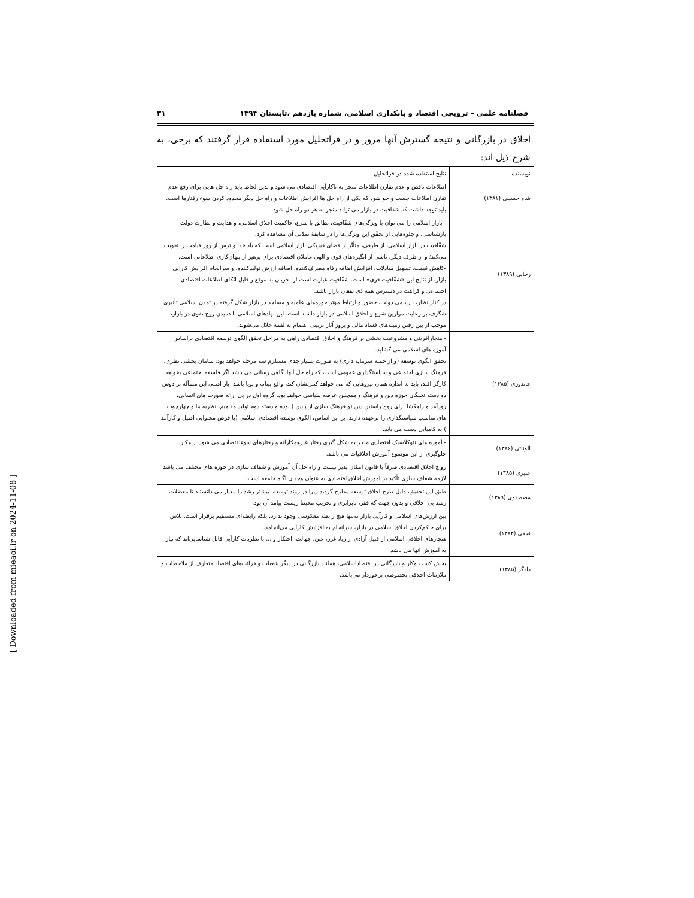فصلنامه علمی – ترویجی اقتصاد و بانکداری اسلامی، شماره یازدهم ،تابستان ۱۳۹۴ ۳۱
اخلاق در بازرگانی و نتیجه گسترش آنها مرور و در فراتحلیل مورد استفاده قرار گرفتند که برخی، به شرح ذیل اند:
| نویسنده | نتایج استفاده شده در فراتحلیل |
| --- | --- |
| شاه حسینی (۱۳۸۱) | اطلاعات ناقص و عدم تقارن اطلاعات منجر به ناکارآیی اقتصادی می شود و بدین لحاظ باید راه حل هایی برای رفع عدم تقارن اطلاعات جست و جو شود که یکی از راه حل ها افزایش اطلاعات و راه حل دیگر محدود کردن سوء رفتارها است. باید توجه داشت که شفافیت در بازار می تواند منجر به هر دو راه حل شود. |
| رجایی (۱۳۸۹) | - بازار اسلامی را می توان با ویژگی‌های شفّافیت، تطابق با شرع، حاکمیت اخلاق اسلامی، و هدایت و نظارت دولت بازشناسی، و جلوه‌هایی از تحقّق این ویژگی‌ها را در سابقهٔ تمدّنی آن مشاهده کرد. شفّافیت در بازار اسلامی، از طرفی، متأثّر از فضای فیزیکی بازار اسلامی است که یاد خدا و ترس از روز قیامت را تقویت می‌کند؛ و از طرف دیگر، ناشی از انگیزه‌های قوی و الهیِ عاملان اقتصادی برای پرهیز از پنهان‌کاری اطلاعاتی است. -کاهش قیمت، تسهیل مبادلات، افزایش اضافه رفاه مصرف‌کننده، اضافه ارزش تولیدکننده، و سرانجام افزایش کارآیی بازار، از نتایج این «شفّافیت قوی» است. شفّافیت عبارت است از: جریان به موقع و قابل اتّکای اطلاعات اقتصادی، اجتماعی و کراهت در دسترس همه ذی نفعان بازار باشد. در کنار نظارت رسمی دولت، حضور و ارتباط مؤثر حوزه‌های علمیه و مساجد در بازار شکل گرفته در تمدن اسلامی تأثیری شگرف بر رعایت موازین شرع و اخلاق اسلامی در بازار داشته است. این نهادهای اسلامی با دمیدن روح تقوی در بازار، موجب از بین رفتن زمینه‌های فساد مالی و بروز آثار تربیتی اهتمام به لقمه حلال می‌شوند. |
| خاندوزی (۱۳۸۵) | - هنجارآفرینی و مشروعیت بخشی بر فرهنگ و اخلاق اقتصادی راهی به مراحل تحقق الگوی توسعه اقتصادی براساس آموزه های اسلامی می گشاید. تحقق الگوی توسعه (و از جمله سرمایه داری) به صورت بسیار جدی مستلزم سه مرحله خواهد بود: سامان بخشی نظری، فرهنگ سازی اجتماعی و سیاستگذاری عمومی است، که راه حل آنها آگاهی رسانی می باشد اگر فلسفه اجتماعی بخواهد کارگر افتد، باید به اندازه همان نیروهایی که می خواهد کنترلشان کند، واقع بینانه و پویا باشد. بار اصلی این مسأله بر دوش دو دسته نخبگان حوزه دین و فرهنگ و همچنین عرصه سیاسی خواهد بود. گروه اول در پی ارائه صورت های انسانی، روزآمد و راهگشا برای روح راستین دین (و فرهنگ سازی از پایین ) بوده و دسته دوم تولید مفاهیم، نظریه ها و چهارچوب های مناسب سیاستگذاری را برعهده دارند. بر این اساس، الگوی توسعه اقتصادی اسلامی (با فرض محتوایی اصیل و کارآمد ) به کامیابی دست می یابد. |
| الوناتی (۱۳۸۶) | - آموزه های نئوکلاسیک اقتصادی منجر به شکل گیری رفتار غیرهمکارانه و رفتارهای سوءاقتصادی می شود. راهکار جلوگیری از این موضوع آموزش اخلاقیات می باشد. |
| عبیری (۱۳۸۵) | رواج اخلاق اقتصادی صرفاً با قانون امکان پذیر نیست و راه حل آن آموزش و شفاف سازی در حوزه های مختلف می باشد. لازمه شفاف سازی تأکید بر آموزش اخلاق اقتصادی به عنوان وجدان آگاه جامعه است. |
| مصطفوی (۱۳۸۹) | طبق این تحقیق، دلیل طرح اخلاق توسعه مطرح گردید زیرا در روند توسعه، بیشتر رشد را معیار می دانستند تا معضلات رشد بی اخلاقی و بدون جهت که فقر، نابرابری و تخریب محیط زیست پیامد آن بود. |
| نجفی (۱۳۸۴) | بین ارزش‌های اسلامی و کارآیی بازار نه‌تنها هیچ رابطه معکوسی وجود ندارد، بلکه رابطه‌ای مستقیم برقرار است. تلاش برای حاکم‌کردن اخلاق اسلامی در بازار، سرانجام به افزایش کارآیی می‌انجامد. هنجارهای اخلاقی اسلامی از قبیل آزادی از ربا، غرر، غبن، جهالت، احتکار و ... با نظریات کارآیی قابل شناسایی‌اند که نیاز به آموزش آنها می باشد |
| دادگر (۱۳۸۵) | بخش کسب وکار و بازرگانی در اقتصاداسلامی، همانند بازرگانی در دیگر شعبات و قرائت‌های اقتصاد متعارف از ملاحظات و ملازمات اخلاقی بخصوصی برخوردار می‌باشد. |
[ Downloaded from mieaoi.ir on 2024-11-08 ]